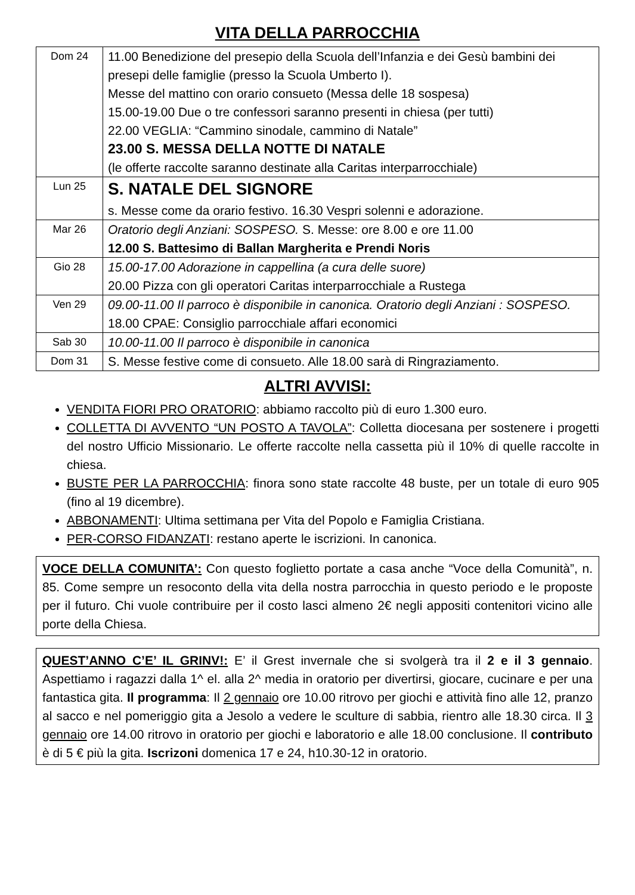VITA DELLA PARROCCHIA
| Dom 24 | 11.00 Benedizione del presepio della Scuola dell’Infanzia e dei Gesù bambini dei presepi delle famiglie (presso la Scuola Umberto I). Messe del mattino con orario consueto (Messa delle 18 sospesa) 15.00-19.00 Due o tre confessori saranno presenti in chiesa (per tutti) 22.00 VEGLIA: “Cammino sinodale, cammino di Natale” 23.00 S. MESSA DELLA NOTTE DI NATALE (le offerte raccolte saranno destinate alla Caritas interparrocchiale) |
| Lun 25 | S. NATALE DEL SIGNORE s. Messe come da orario festivo. 16.30 Vespri solenni e adorazione. |
| Mar 26 | Oratorio degli Anziani: SOSPESO. S. Messe: ore 8.00 e ore 11.00 12.00 S. Battesimo di Ballan Margherita e Prendi Noris |
| Gio 28 | 15.00-17.00 Adorazione in cappellina (a cura delle suore) 20.00 Pizza con gli operatori Caritas interparrocchiale a Rustega |
| Ven 29 | 09.00-11.00 Il parroco è disponibile in canonica. Oratorio degli Anziani : SOSPESO. 18.00 CPAE: Consiglio parrocchiale affari economici |
| Sab 30 | 10.00-11.00 Il parroco è disponibile in canonica |
| Dom 31 | S. Messe festive come di consueto. Alle 18.00 sarà di Ringraziamento. |
ALTRI AVVISI:
VENDITA FIORI PRO ORATORIO: abbiamo raccolto più di euro 1.300 euro.
COLLETTA DI AVVENTO “UN POSTO A TAVOLA”: Colletta diocesana per sostenere i progetti del nostro Ufficio Missionario. Le offerte raccolte nella cassetta più il 10% di quelle raccolte in chiesa.
BUSTE PER LA PARROCCHIA: finora sono state raccolte 48 buste, per un totale di euro 905 (fino al 19 dicembre).
ABBONAMENTI: Ultima settimana per Vita del Popolo e Famiglia Cristiana.
PER-CORSO FIDANZATI: restano aperte le iscrizioni. In canonica.
VOCE DELLA COMUNITA’: Con questo foglietto portate a casa anche “Voce della Comunità”, n. 85. Come sempre un resoconto della vita della nostra parrocchia in questo periodo e le proposte per il futuro. Chi vuole contribuire per il costo lasci almeno 2€ negli appositi contenitori vicino alle porte della Chiesa.
QUEST’ANNO C’E’ IL GRINV!: E’ il Grest invernale che si svolgerà tra il 2 e il 3 gennaio. Aspettiamo i ragazzi dalla 1^ el. alla 2^ media in oratorio per divertirsi, giocare, cucinare e per una fantastica gita. Il programma: Il 2 gennaio ore 10.00 ritrovo per giochi e attività fino alle 12, pranzo al sacco e nel pomeriggio gita a Jesolo a vedere le sculture di sabbia, rientro alle 18.30 circa. Il 3 gennaio ore 14.00 ritrovo in oratorio per giochi e laboratorio e alle 18.00 conclusione. Il contributo è di 5 € più la gita. Iscrizoni domenica 17 e 24, h10.30-12 in oratorio.